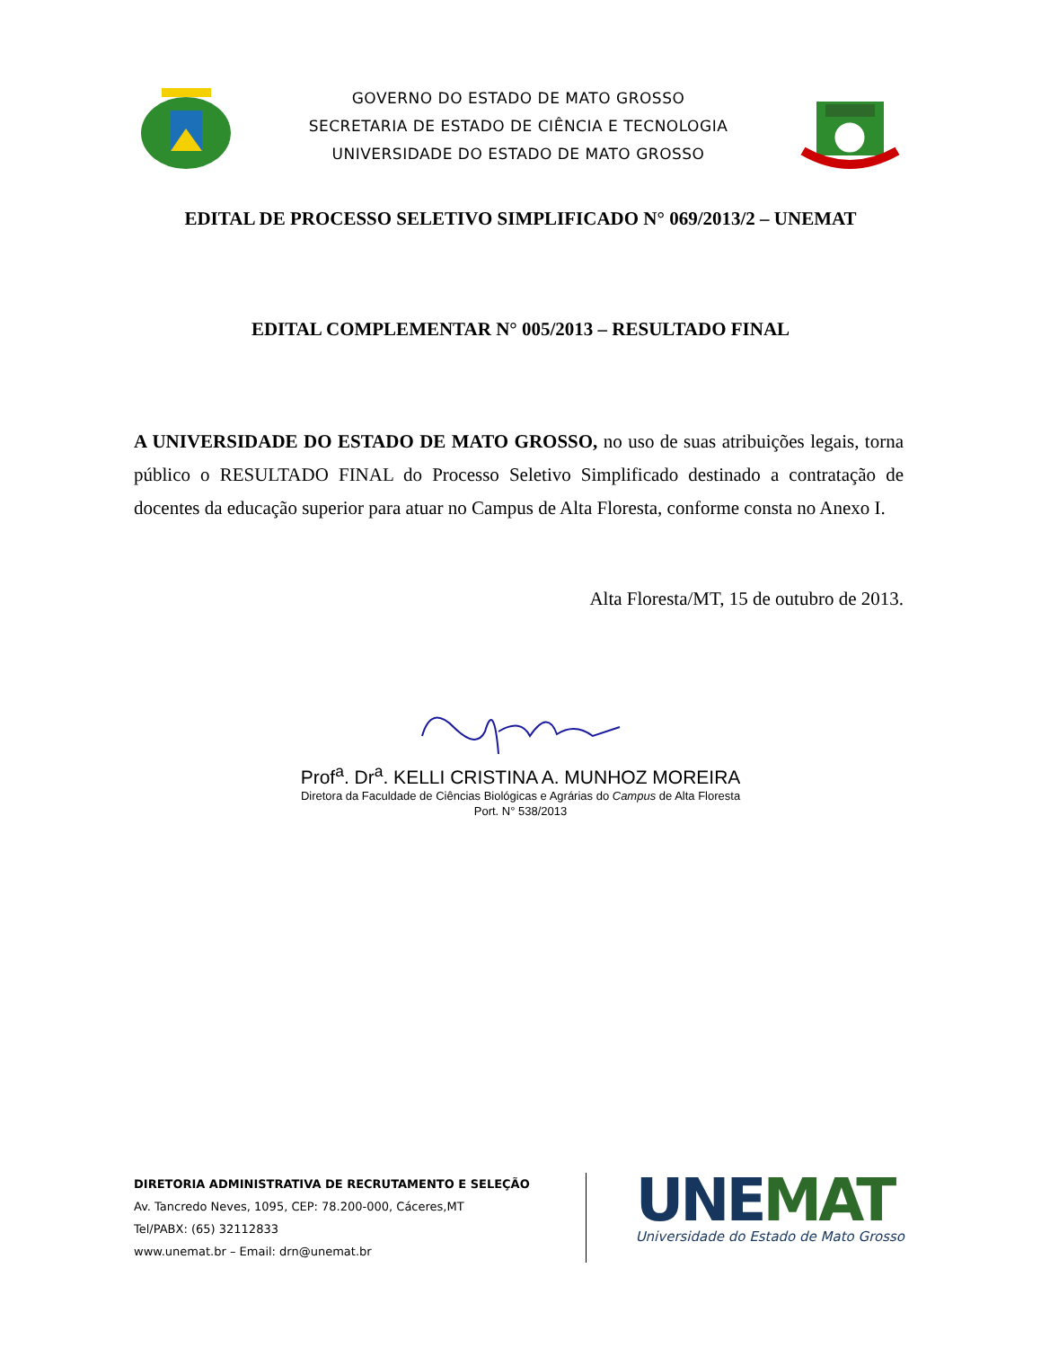GOVERNO DO ESTADO DE MATO GROSSO
SECRETARIA DE ESTADO DE CIÊNCIA E TECNOLOGIA
UNIVERSIDADE DO ESTADO DE MATO GROSSO
EDITAL DE PROCESSO SELETIVO SIMPLIFICADO N° 069/2013/2 – UNEMAT
EDITAL COMPLEMENTAR N° 005/2013 – RESULTADO FINAL
A UNIVERSIDADE DO ESTADO DE MATO GROSSO, no uso de suas atribuições legais, torna público o RESULTADO FINAL do Processo Seletivo Simplificado destinado a contratação de docentes da educação superior para atuar no Campus de Alta Floresta, conforme consta no Anexo I.
Alta Floresta/MT, 15 de outubro de 2013.
Prof<sup>a</sup>. Dr<sup>a</sup>. KELLI CRISTINA A. MUNHOZ MOREIRA
Diretora da Faculdade de Ciências Biológicas e Agrárias do Campus de Alta Floresta
Port. N° 538/2013
DIRETORIA ADMINISTRATIVA DE RECRUTAMENTO E SELEÇÃO
Av. Tancredo Neves, 1095, CEP: 78.200-000, Cáceres,MT
Tel/PABX: (65) 32112833
www.unemat.br – Email: drn@unemat.br
UNEMAT
Universidade do Estado de Mato Grosso